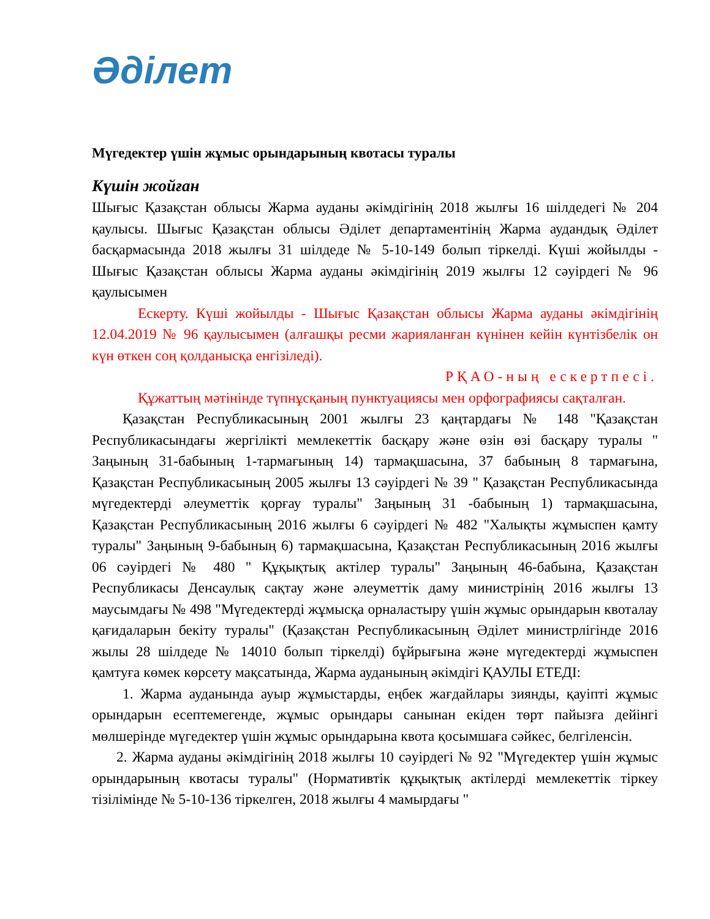Әділет
Мүгедектер үшін жұмыс орындарының квотасы туралы
Күшін жойған
Шығыс Қазақстан облысы Жарма ауданы әкімдігінің 2018 жылғы 16 шілдедегі № 204 қаулысы. Шығыс Қазақстан облысы Әділет департаментінің Жарма аудандық Әділет басқармасында 2018 жылғы 31 шілдеде № 5-10-149 болып тіркелді. Күші жойылды - Шығыс Қазақстан облысы Жарма ауданы әкімдігінің 2019 жылғы 12 сәуірдегі № 96 қаулысымен
Ескерту. Күші жойылды - Шығыс Қазақстан облысы Жарма ауданы әкімдігінің 12.04.2019 № 96 қаулысымен (алғашқы ресми жарияланған күнінен кейін күнтізбелік он күн өткен соң қолданысқа енгізіледі).
РҚАО-ның ескертпесі.
Құжаттың мәтінінде түпнұсқаның пунктуациясы мен орфографиясы сақталған.
Қазақстан Республикасының 2001 жылғы 23 қаңтардағы № 148 "Қазақстан Республикасындағы жергілікті мемлекеттік басқару және өзін өзі басқару туралы " Заңының 31-бабының 1-тармағының 14) тармақшасына, 37 бабының 8 тармағына, Қазақстан Республикасының 2005 жылғы 13 сәуірдегі № 39 " Қазақстан Республикасында мүгедектерді әлеуметтік қорғау туралы" Заңының 31 -бабының 1) тармақшасына, Қазақстан Республикасының 2016 жылғы 6 сәуірдегі № 482 "Халықты жұмыспен қамту туралы" Заңының 9-бабының 6) тармақшасына, Қазақстан Республикасының 2016 жылғы 06 сәуірдегі № 480 " Құқықтық актілер туралы" Заңының 46-бабына, Қазақстан Республикасы Денсаулық сақтау және әлеуметтік даму министрінің 2016 жылғы 13 маусымдағы № 498 "Мүгедектерді жұмысқа орналастыру үшін жұмыс орындарын квоталау қағидаларын бекіту туралы" (Қазақстан Республикасының Әділет министрлігінде 2016 жылы 28 шілдеде № 14010 болып тіркелді) бұйрығына және мүгедектерді жұмыспен қамтуға көмек көрсету мақсатында, Жарма ауданының әкімдігі ҚАУЛЫ ЕТЕДІ:
1. Жарма ауданында ауыр жұмыстарды, еңбек жағдайлары зиянды, қауіпті жұмыс орындарын есептемегенде, жұмыс орындары санынан екіден төрт пайызға дейінгі мөлшерінде мүгедектер үшін жұмыс орындарына квота қосымшаға сәйкес, белгіленсін.
2. Жарма ауданы әкімдігінің 2018 жылғы 10 сәуірдегі № 92 "Мүгедектер үшін жұмыс орындарының квотасы туралы" (Нормативтік құқықтық актілерді мемлекеттік тіркеу тізілімінде № 5-10-136 тіркелген, 2018 жылғы 4 мамырдағы "